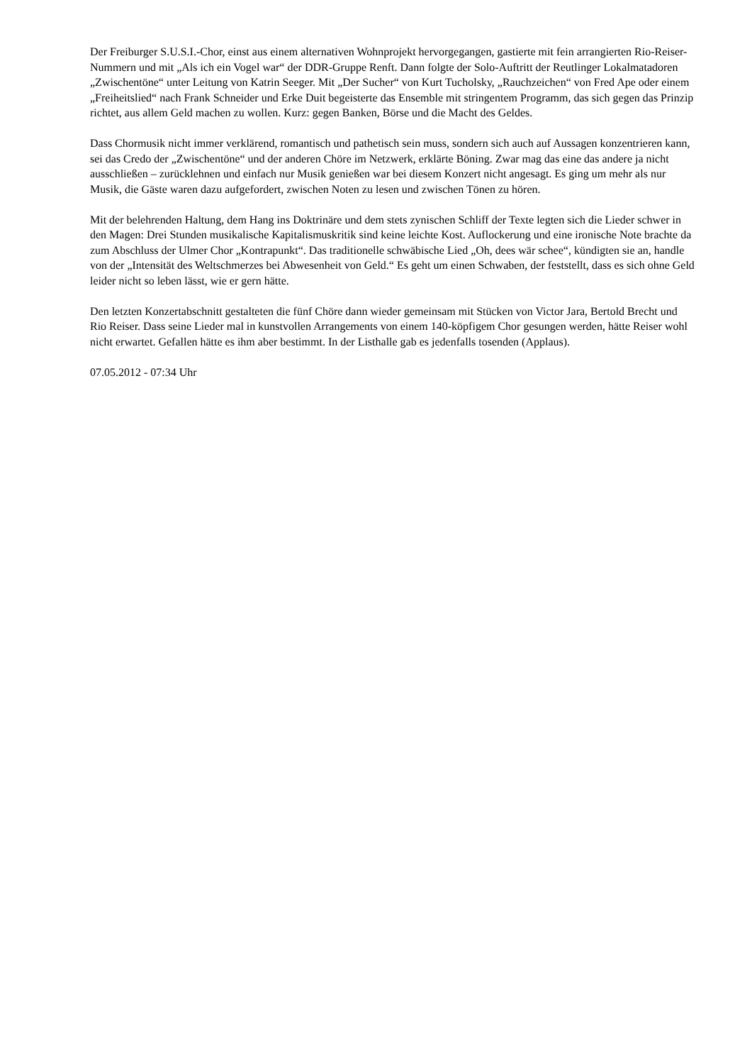Der Freiburger S.U.S.I.-Chor, einst aus einem alternativen Wohnprojekt hervorgegangen, gastierte mit fein arrangierten Rio-Reiser-Nummern und mit „Als ich ein Vogel war“ der DDR-Gruppe Renft. Dann folgte der Solo-Auftritt der Reutlinger Lokalmatadoren „Zwischentöne“ unter Leitung von Katrin Seeger. Mit „Der Sucher“ von Kurt Tucholsky, „Rauchzeichen“ von Fred Ape oder einem „Freiheitslied“ nach Frank Schneider und Erke Duit begeisterte das Ensemble mit stringentem Programm, das sich gegen das Prinzip richtet, aus allem Geld machen zu wollen. Kurz: gegen Banken, Börse und die Macht des Geldes.
Dass Chormusik nicht immer verklärend, romantisch und pathetisch sein muss, sondern sich auch auf Aussagen konzentrieren kann, sei das Credo der „Zwischentöne“ und der anderen Chöre im Netzwerk, erklärte Böning. Zwar mag das eine das andere ja nicht ausschließen – zurücklehnen und einfach nur Musik genießen war bei diesem Konzert nicht angesagt. Es ging um mehr als nur Musik, die Gäste waren dazu aufgefordert, zwischen Noten zu lesen und zwischen Tönen zu hören.
Mit der belehrenden Haltung, dem Hang ins Doktrinäre und dem stets zynischen Schliff der Texte legten sich die Lieder schwer in den Magen: Drei Stunden musikalische Kapitalismuskritik sind keine leichte Kost. Auflockerung und eine ironische Note brachte da zum Abschluss der Ulmer Chor „Kontrapunkt“. Das traditionelle schwäbische Lied „Oh, dees wär schee“, kündigten sie an, handle von der „Intensität des Weltschmerzes bei Abwesenheit von Geld.“ Es geht um einen Schwaben, der feststellt, dass es sich ohne Geld leider nicht so leben lässt, wie er gern hätte.
Den letzten Konzertabschnitt gestalteten die fünf Chöre dann wieder gemeinsam mit Stücken von Victor Jara, Bertold Brecht und Rio Reiser. Dass seine Lieder mal in kunstvollen Arrangements von einem 140-köpfigem Chor gesungen werden, hätte Reiser wohl nicht erwartet. Gefallen hätte es ihm aber bestimmt. In der Listhalle gab es jedenfalls tosenden (Applaus).
07.05.2012 - 07:34 Uhr